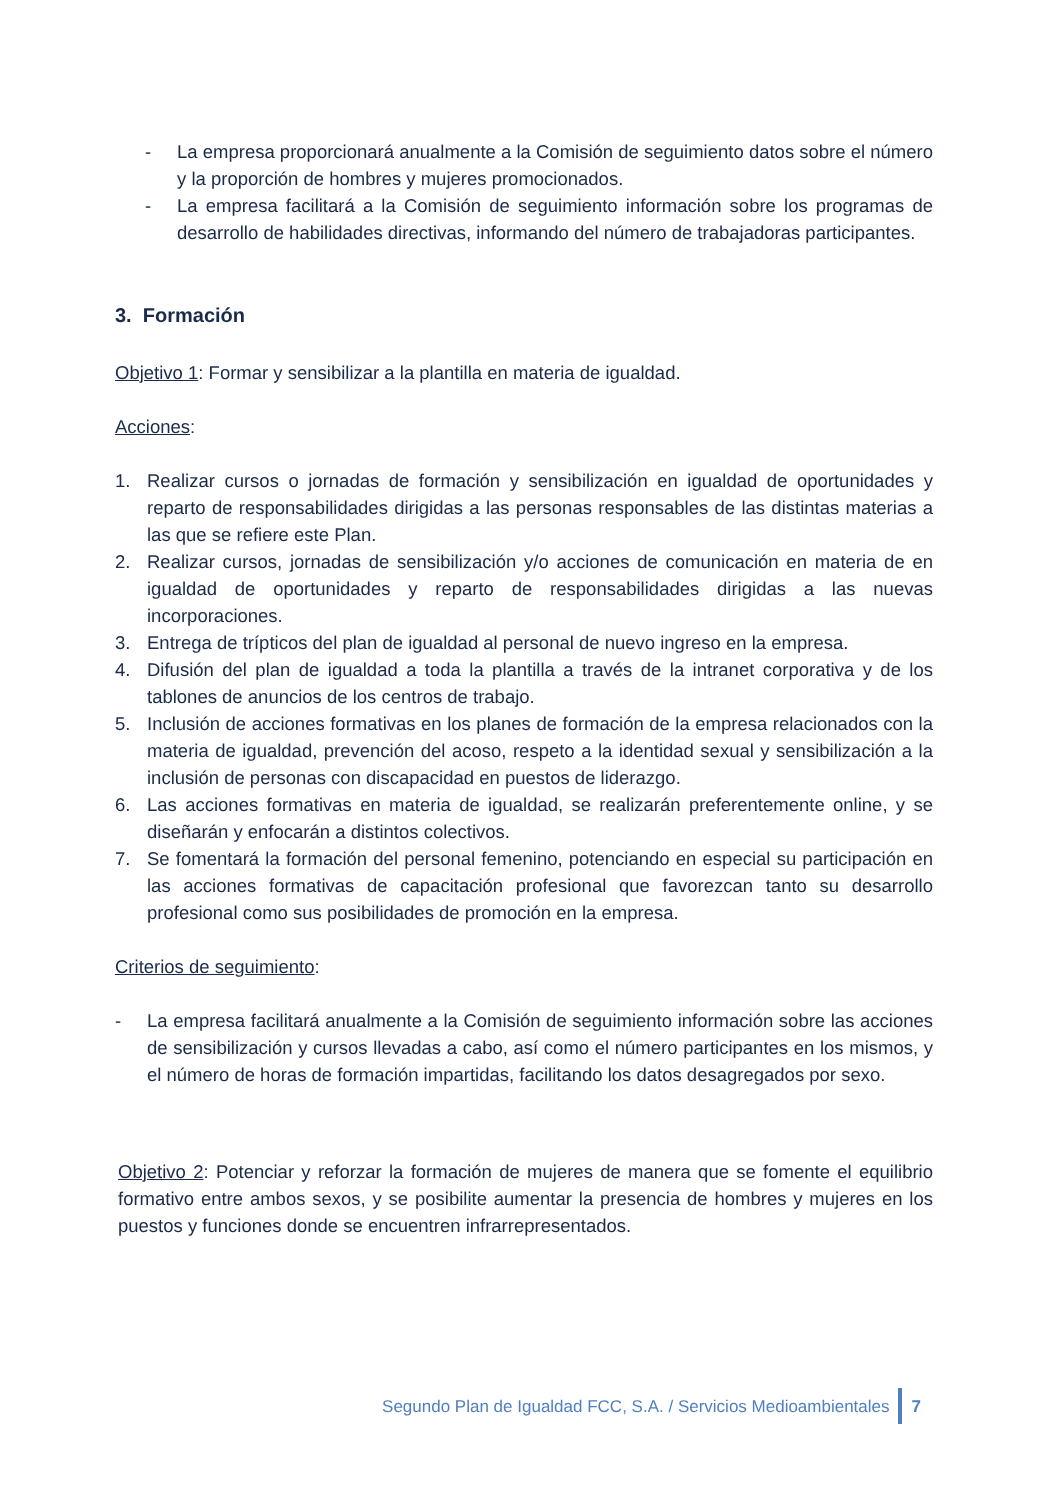- La empresa proporcionará anualmente a la Comisión de seguimiento datos sobre el número y la proporción de hombres y mujeres promocionados.
- La empresa facilitará a la Comisión de seguimiento información sobre los programas de desarrollo de habilidades directivas, informando del número de trabajadoras participantes.
3. Formación
Objetivo 1: Formar y sensibilizar a la plantilla en materia de igualdad.
Acciones:
1. Realizar cursos o jornadas de formación y sensibilización en igualdad de oportunidades y reparto de responsabilidades dirigidas a las personas responsables de las distintas materias a las que se refiere este Plan.
2. Realizar cursos, jornadas de sensibilización y/o acciones de comunicación en materia de en igualdad de oportunidades y reparto de responsabilidades dirigidas a las nuevas incorporaciones.
3. Entrega de trípticos del plan de igualdad al personal de nuevo ingreso en la empresa.
4. Difusión del plan de igualdad a toda la plantilla a través de la intranet corporativa y de los tablones de anuncios de los centros de trabajo.
5. Inclusión de acciones formativas en los planes de formación de la empresa relacionados con la materia de igualdad, prevención del acoso, respeto a la identidad sexual y sensibilización a la inclusión de personas con discapacidad en puestos de liderazgo.
6. Las acciones formativas en materia de igualdad, se realizarán preferentemente online, y se diseñarán y enfocarán a distintos colectivos.
7. Se fomentará la formación del personal femenino, potenciando en especial su participación en las acciones formativas de capacitación profesional que favorezcan tanto su desarrollo profesional como sus posibilidades de promoción en la empresa.
Criterios de seguimiento:
- La empresa facilitará anualmente a la Comisión de seguimiento información sobre las acciones de sensibilización y cursos llevadas a cabo, así como el número participantes en los mismos, y el número de horas de formación impartidas, facilitando los datos desagregados por sexo.
Objetivo 2: Potenciar y reforzar la formación de mujeres de manera que se fomente el equilibrio formativo entre ambos sexos, y se posibilite aumentar la presencia de hombres y mujeres en los puestos y funciones donde se encuentren infrarrepresentados.
Segundo Plan de Igualdad FCC, S.A. / Servicios Medioambientales 7